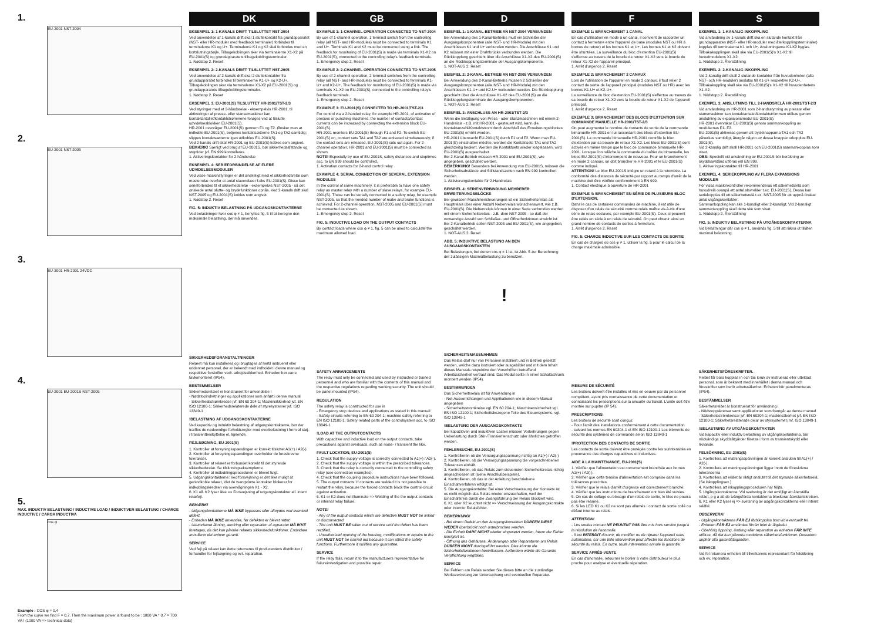1.
EU-2001 NST-2004
2.
EU-2001 NST-2005
3.
EU-2001 HR-2001 24VDC
4.
EU-2001 EU-2001S NST-2005
5.
MAX. INDUKTIV BELASTNING / INDUCTIVE LOAD / INDUKTIVER BELASTUNG / CHARGE INDUCTIVE / CARGA INDUCTIVA
cos φ
Example : COS φ = 0,4
From the curve we find F = 0,7. Then the maximum power is found to be : 1000 VA * 0,7 = 700 VA ! (1000 VA => technical data)
DK
EKSEMPEL 1: 1-KANALS DRIFT TILSLUTTET NST-2004
Ved anvendelse af 1-kanals drift skal 1 sluttekontakt fra grundapparatet (NST- eller HR-moduler med feedback terminaler) forbindes til terminalerne K1 og U+. Terminalerne K1 og K2 skal forbindes med en kortslutningsbøjle. Tilbagekoblingen sker via terminalerne X1-X2 på EU-2001(S) og grundapparatets tilbagekoblingsterminaler.
1. Nødstop 2. Reset
EKSEMPEL 2: 2-KANALS DRIFT TILSLUTTET NST-2005
Ved anvendelse af 2-kanals drift skal 2 sluttekontakter fra grundapparatet forbindes til terminalerne K1-U+ og K2-U+. Tilbagekoblingen sker via terminalerne X1-X2 på EU-2001(S) og grundapparatets tilbagekoblingsterminaler.
1. Nødstop 2. Reset
EKSEMPEL 3: EU-2001(S) TILSLUTTET HR-2001/TST-2/3
Ved styringer med et 2-håndsrelæ - eksempelvis HR-2001, til aktiveringer af presse- eller stansemaskiner kan kontaktantallet/kontaktstrømmene forøges ved at tilslutte udvidelsesblokken EU-2001(S).
HR-2001 overvåger EU-2001(S) gennem F1 og F2. Ønsker man at indkoble EU-2001(S), betjenes kontaktsætterne TA1 og TA2 samtidig; slippes kontaktsætterne igen udkobles EU-2001(S).
Ved 2-kanals drift skal HR-2001 og EU-2001(S) kobles som angivet.
BEMÆRK! Særligt ved brug af EU-2001S, bør sikkerhedsafstande og stoptider jvf. EN 999 kontrolleres.
1. Aktiveringskontakter for 2-håndsrelæ
EKSEMPEL 4: SERIEFORBINDELSE AF FLERE UDVIDELSESMODULER
Ved visse maskinstyringer er det ønskeligt med et sikkerhedsrelæ som masterrelæ overfor et antal slaverelæer f.eks EU-2001(S). Disse kan serieforbindes til et sikkerhedsrelæ - eksempelvis NST-2005 - så det ønskede antal slutte- og brydefunktioner opnås. Ved 2-kanals drift skal NST-2005 og EU-2001(S) kobles som angivet.
1. Nødstop 2. Reset
FIG. 5: INDUKTIV BELASTNING PÅ UDGANGSKONTAKTERNE
Ved belastninger hvor cos φ ≠ 1, benyttes fig. 5 til at beregne den maksimale belastning, der må anvendes.
SIKKERHEDSFORANSTALTNINGER
Relæet må kun installeres og ibrugtages af hertil instrueret eller uddannet personel, der er bekendt med indholdet i denne manual og respektive forskrifter vedr. arbejdssikkerhed. Enheden bør være tavlemonteret (IP54).
BESTEMMELSER
Sikkerhedsrelæet er konstrueret for anvendelse i
- Nødstopindretninger og applikationer som anført i denne manual
- Sikkerhedsstrømkredse jvf. EN 60 204-1; Maskinsikkerhed jvf. EN ISO 12100-1; Sikkerhedsrelaterede dele af styresystemer jvf. ISO 13849-1
!BELASTNING AF UDGANGSKONTAKTERNE
Ved kapacitiv og induktiv belastning af udgangskontakterne, bør der træffes de nødvendige forholdsregler mod overbelastning i form af støj- / transientbeskyttelse el. lignende.
FEJLSØGNING, EU-2001(S)
1. Kontroller at forsyningsspændingen er korrekt tilsluttet A1(+) / A2(-).
2. Kontroller at forsyningsspændingen overholder de foreskrevne tolerancer.
3. Kontroller at relæet er forbundet korrekt til det styrende sikkerhedsrelæ. Se tilslutningseksemplerne.
4. Kontroller at indkoblingsproceduren er blevet fulgt.
5. Udgangskontakterne: Ved forsvejsning er det ikke muligt at genindkoble relæet, idet de tvangsførte kontakter blokerer for indkoblingskredsen via overvågningen X1 - X2.
6. K1 ell. K2 lyser ikke => Forsvejsning af udgangskontakter ell. intern relæfejl.
BEMÆRK!
- Udgangskontakterne MÅ IKKE bypasses eller afbrydes ved eventuel defekt.
- Enheden MÅ IKKE anvendes, før defekten er blevet rettet.
- Uautoriseret åbning, ændring eller reparation af apparatet MÅ IKKE foretages, da det kan påvirke relæets sikkerhedsfunktioner. Endvidere annullerer det enhver garanti.
SERVICE
Ved fejl på relæet kan dette returneres til producentens distributør / forhandler for fejlsøgning og evt. reparation.
GB
EXAMPLE 1: 1-CHANNEL OPERATION CONNECTED TO NST-2004
By use of 1-channel operation, 1 terminal switch from the controlling relay (all NST- and HR-modules) must be connected to terminals K1 and U+. Terminals K1 and K2 must be connected using a link. The feedback for monitoring of EU-2001(S) is made via terminals X1-X2 on EU-2001(S), connected to the controlling relay's feedback terminals.
1. Emergency stop 2. Reset
EXAMPLE 2: 2-CHANNEL OPERATION CONNECTED TO NST-2005
By use of 2-channel operation, 2 terminal switches from the controlling relay (all NST- and HR-modules) must be connected to terminals K1-U+ and K2-U+. The feedback for monitoring of EU-2001(S) is made via terminals X1-X2 on EU-2001(S), connected to the controlling relay's feedback terminals.
1. Emergency stop 2. Reset
EXAMPLE 3: EU-2001(S) CONNECTED TO HR-2001/TST-2/3
For control via a 2-handed relay, for example HR-2001, of activation of presses or punching machines, the number of contacts/contact currents can be increased by connecting the extension block EU-2001(S).
HR-2001 monitors EU-2001(S) through F1 and F2. To switch EU-2001(S) on, contact sets TA1 and TA2 are activated simultaneously; if the contact sets are released, EU-2001(S) cuts out again. For 2-channel operation, HR-2001 and EU-2001(S) must be connected as shown.
NOTE! Especially by use of EU-2001S, safety distances and stoptimes acc. to EN 999 should be controlled.
1. Activation contacts for 2-hand control relay
EXAMPLE 4: SERIAL CONNECTION OF SEVERAL EXTENSION MODULES
In the control of some machinery, it is preferable to have one safety relay as master relay with a number of slave relays, for example EU-2001(S). These can be serially connected to a safety relay, for example NST-2005, so that the needed number of make and brake functions is achieved. For 2-channel operation, NST-2005 and EU-2001(S) must be connected as shown.
1. Emergency stop 2. Reset
FIG. 5: INDUCTIVE LOAD ON THE OUTPUT CONTACTS
By contact loads where cos φ ≠ 1, fig. 5 can be used to calculate the maximum allowed load.
SAFETY ARRANGEMENTS
The relay must only be connected and used by instructed or trained personnel and who are familiar with the contents of this manual and the respective regulations regarding working security. The unit should be panel mounted (IP54).
REGULATION
The safety relay is constructed for use in
- Emergency stop devices and applications as stated in this manual
- Safety circuits referring to EN 60 204-1; machine safety referring to EN ISO 12100-1; Safety related parts of the controlsystem acc. to ISO 13849-1
!LOAD AT THE OUTPUTCONTACTS
With capacitive and inductive load on the output contacts, take precautions against overloads, such as noise- / transient the like.
FAULT LOCATION, EU-2001(S)
1. Check that the supply voltage is correctly connected to A1(+) / A2(-).
2. Check that the supply voltage is within the prescribed tolerances.
3. Check that the relay is correctly connected to the controlling safety relay (see connection examples).
4. Check that the coupling procedure instructions have been followed.
5. The output contacts: If contacts are welded it is not possible to restart the relay, because the forced contacts block the control-circuit against activation.
6. K1 or K2 does not illuminate => Welding of the the output contacts or internal relay failure.
NOTE!
- Any of the output-contacts which are defective MUST NOT be linked or disconnected.
- The unit MUST BE taken out of service until the defect has been rectified.
- Unauthorized opening of the housing, modifications or repairs to the unit MUST NOT be carried out because it can affect the safety functions. Furthermore it nullifies any guarantee.
SERVICE
If the relay fails, return it to the manufacturers representative for failureinvestigation and possible repair.
D
BEISPIEL 1: 1-KANAL-BETRIEB AN NST-2004 VERBUNDEN
Bei Anwendung des 1-Kanal-Betriebs muß ein Schließer der Ausgangskomponenten (alle NST- und HR-Module) mit den Anschlüssen K1 und U+ verbunden werden. Die Anschlüsse K1 und K2 müssen mit einer Drahtbrücke verbunden werden. Die Rückkopplung geschieht über die Anschlüsse X1-X2 des EU-2001(S) an die Rückkopplungsterminale der Ausgangskomponente.
1. NOT-AUS 2. Reset
BEISPIEL 2: 2-KANAL-BETRIEB AN NST-2005 VERBUNDEN
Bei Anwendung des 2-Kanal-Betriebs müssen 2 Schließer der Ausgangskomponenten (alle NST- und HR-Module) mit den Anschlüssen K1-U+ und K2-U+ verbunden werden. Die Rückkopplung geschieht über die Anschlüsse X1-X2 des EU-2001(S) an die Rückkopplungsterminale der Ausgangskomponenten.
1. NOT-AUS 2. Reset
BEISPIEL 3: ANSCHLUSS AN HR-2001/TST-2/3
Wenn die Betätigung von Press - oder Stanzmaschinen mit einem 2-Handrelais - z.B. mit HR-2001 - gesteuert wird, kann die Kontaktanzahl/Kontaktstrom durch Anschluß des Erweiterungsblockes EU-2001(S) erhöht werden.
HR-2001 überwacht EU-2001(S) durch F1 und F2. Wenn man EU-2001(S) einschalten möchte, werden die Kontaktsets TA1 und TA2 gleichzeitig bedient. Werden die Kontaktsets wieder losgelassen, wird EU-2001(S) ausgeschaltet.
Bei 2-Kanal-Betrieb müssen HR-2001 und EU-2001(S), wie angegeben, geschaltet werden.
BEMERKUNG! Besonders bei Anwendung von EU-2001S, müssen die Sicherheitsabstände und Stillstandszeiten nach EN 999 kontrolliert werden.
1. Aktivierungskontakte für 2-Handrelais
BEISPIEL 4: SERIENVERBINDUNG MEHRERER ERWEITERUNGSBLÖCKE
Bei gewissen Maschinensteuerungen ist ein Sicherheitsrelais als Hauptrelais über einer Anzahl Nebenrelais wünschenswert, wie z.B. EU-2001(S). Die Nebenrelais können in einer Serie verbunden werden mit einem Sicherheitsrelais - z.B. dem NST-2005 - so daß der notwendige Anzahl von Schließer- und Öffnerfunktionen erreicht ist. Bei 2-Kanalbetrieb sollen NST-2005 und EU-2001(S), wie angegeben, geschaltet werden.
1. NOT-AUS 2. Reset
ABB. 5: INDUKTIVE BELASTUNG AN DEN AUSGANGSKONTAKTEN
Bei Belastungen, bei denen cos φ ≠ 1 ist, ist Abb. 5 zur Berechnung der zulässigen Maximalbelastung zu benutzen.
!
SICHERHEITSMASSNAHMEN
Das Relais darf nur von Personen installiert und in Betrieb gesetzt werden, welche dazu instruiert oder ausgebildet und mit dem Inhalt dieses Manuals respektive den Vorschriften betreffend Arbeitssicherheit vertraut sind. Das Modul sollte in einen Schaltschrank montiert werden (IP54).
BESTIMMUNGEN
Das Sicherheitsrelais ist für Anwendung in
- Not-Ausvorrichtungen und Applikationen wie in diesem Manual angegeben
- Sicherheitsstromkreise vgl. EN 60 204-1; Maschinensicherheit vgl. EN ISO 12100-1; Sicherheitsbezogene Teile des Steuersystems, vgl. ISO 13849-1
!BELASTUNG DER AUSGANGSKONTAKTE
Bei kapazitiven und induktiven Lasten müssen Vorkehrungen gegen Ueberlastung durch Stör-/Transientenschutz oder ähnliches getroffen werden.
FEHLERSUCHE, EU-2001(S)
1. Kontrollieren ob die Versorgungsspannung richtig an A1(+) / A2(-)
2. Kontrollieren, ob die Versorgungsspannung die vorgeschriebenen Toleranzen einhält.
3. Kontrollieren, ob das Relais zum steuernden Sicherheitsrelais richtig angeschlossen ist (siehe Anschlußbeispiele).
4. Kontrollieren, ob das in der Anleitung beschriebene Einschaltverfahren erfolgt ist.
5. Die Ausgangskontakte: Bei einer Verschweissung der Kontakte ist es nicht möglich das Relais wieder einzuschalten, weil der Einschaltkreis durch die Zwangsführung der Relais blockiert wird.
6. K1 oder K2 leuchtet nicht => Verschweissung der Ausgangskontakte oder interner Relaisfehler.
BEMERKUNG!
- Bei einem Defekt an den Ausgangskontakten DÜRFEN DIESE WEDER überbrückt noch unterbrochen werden.
- Die Einheit DARF NICHT wieder eingesetzt werden, bevor der Fehler korrigiert ist.
- Öffnung des Gehäuses, Änderungen oder Reparaturen am Relais DÜRFEN NICHT durchgeführt werden. Dies könnte die Sicherheitsfunktionen beeinflussen. Außerdem würde die Garantie Verpflichtung wegfallen.
SERVICE
Bei Fehlern am Relais senden Sie dieses bitte an die zuständige Werksvertretung zur Untersuchung und eventuellen Reparatur.
F
EXEMPLE 1: BRANCHEMENT 1 CANAL
En cas d'utilisation en mode à un canal, il convient de raccorder un contact à fermeture entre l'appareil de base (modules NST ou HR à bornes de retour) et les bornes K1 et U+. Les bornes K1 et K2 doivent être shuntées. La surveillance du bloc d'extention EU-2001(S) s'effectue au travers de la boucle de retour X1-X2 vers la boucle de retour X1-X2 de l'appareil principal.
1. Arrêt d'urgence 2. Reset
EXEMPLE 2: BRANCHEMENT 2 CANAUX
Lors de l'utilisation de l'appareil en mode 2 canaux, il faut relier 2 contact de sortie de l'appareil principal (modules NST ou HR) avec les bornes K1-U+ et K2-U+.
La surveillance du bloc d'extention EU-2001(S) s'effectue au travers de sa boucle de retour X1-X2 vers la boucle de retour X1-X2 de l'appareil principal.
1. Arrêt d'urgence 2. Reset
EXEMPLE 3: BRANCHEMENT DES BLOCS D'EXTENTION SUR COMMANDE MANUELLE HR-2001/TST-2/3
On peut augmenter le nombre de contacts de sortie de la commande bimanuelle HR-2001 en lui raccordant des blocs d'extention EU-2001(S). La commande bimanuelle HR-2001 contrôle le bloc d'extention par sa boucle de retour X1-X2. Les blocs EU-2001(S) sont activés en même temps que le bloc de commande bimanuelle HR-2001. Lorsque l'on relâche la commande du boîtier de bimanuelle, les blocs EU-2001(S) s'interrompent de nouveau. Pour un branchement en mode 2 canaux, on doit brancher le HR-2001 et le EU-2001(S) comme indiqué.
ATTENTION! Le bloc EU-2001S intègre un retard à la retombée. La conformité des distances de sécurité par rapport au temps d'arrêt de la machine doit être vérifiée conformément à EN 999.
1. Contact électrique à ouverture de HR-2001
EXEMPLE 4: BRANCHEMENT EN SÉRIE DE PLUSIEURS BLOC D'EXTENSION.
Dans le cas de certaines commandes de machine, il est utile de disposer d'un relais de sécurité comme relais maître vis-à-vis d'une série de relais esclaves, par exemple EU-2001(S). Ceux-ci peuvent être reliés en série à un relais de sécurité. On peut obtenir ainsi un grand nombre de contacts de sorties à fermeture.
1. Arrêt d'urgence 2. Reset
FIG. 5: CHARGE INDUCTIVE SUR LES CONTACTS DE SORTIE
En cas de charges où cos φ ≠ 1, utiliser la fig. 5 pour le calcul de la charge maximale admissible.
MESURE DE SÉCURITÉ
Les boitiers doivent être installés et mis en oeuvre par du personnel compétent, ayant pris connaissance de cette documentation et connaissant les prescriptions sur la sécurité du travail. L'unité doit être montée sur pupitre (IP 54).
PRESCRIPTIONS
Les boitiers de sécurité sont conçus:
- Pour l'arrêt des installations conformément à cette documentation
- suivant les normes EN 60204-1 et EN ISO 12100-1 Les éléments de sécurité des systèmes de commande selon ISO 13849-1
!PROTECTION DES CONTACTS DE SORTIE
Les contacts de sortie doivent être protégés contre les surintensités en provenance des charges capacitives et inductives.
AIDE À LA MAINTENANCE, EU-2001(S)
1. Vérifier que l'alimentation est correctement branchée aux bornes A1(+) / A2(-).
2. Vérifier que cette tension d'alimentation est comprise dans les tolérances prescrites.
3. Vérifier que le relais d'arrêt d'urgence est correctement branché.
4. Vérifier que les instructions de branchement ont bien été suivies.
5. On cas de collage ou blocage d'un relais de sortie, le bloc ne pourra pas être réarmé.
6. Si les LED K1 ou K2 ne sont pas allumés : contact de sortie collé ou défaut interne au relais.
ATTENTION!
- Les sorties contact NE PEUVENT PAS être mis hors service jusqu'à la résolution de l'anomalie.
- Il est INTERDIT d'ouvrir, de modifier ou de réparer l'appareil sans autorisation, car une telle intervention peut affecter les fonctions de sécurité du relais. En outre, toute intervention annule la garantie.
SERVICE APRÈS-VENTE
En cas d'anomalie, retourner le boitier à votre distributeur le plus proche pour analyse et éventuelle réparation.
S
EXEMPEL 1: 1-KANALIG INKOPPLING
Vid användning av 1-kanals drift ska en slutande kontakt från grundapparaten (NST- eller HR-moduler med återkopplingsterminaler) kopplas till terminalerna K1 och U+. Anslutningarna K1-K2 byglas.
Tillbakakopplingen skall ske via EU-2001(S)'s X1-X2 till huvudmodulens X1-X2.
1. Nödstopp 2. Återställning
EXEMPEL 2: 2-KANALIG INKOPPLING
Vid 2-kanalig drift skall 2 slutande kontakter från huvudenheten (alla NST- och HR-moduler) anslutas till K1-U+ respektive K2-U+.
Tillbakakoppling skall ske via EU-2001(S)'s X1-X2 till huvudenhetens X1-X2.
1. Nödstopp 2. Återställning
EXEMPEL 3: ANSLUTNING TILL 2-HANDSRELÄ HR-2001/TST-2/3
Vid användning av HR-2001 som 2-handsstyrning av pressar eller stansmaskiner kan kontaktantalet/kontaktströmmen utökas genom anslutning av expansionsmodul EU-2001(S).
HR-2001 övervakar EU-2001(S) genom sammankoppling av modulernas F1- F2.
EU-2001(S) aktiveras genom att tryckknapparna TA1 och TA2 påverkas samtidigt, återgår någon av dessa knappar urkopplas EU-2001(S).
Vid 2-kanalig drift skall HR-2001 och EU-2001(S) sammankopplas som visat.
OBS: Speciellt vid användning av EU-2001S bör beräkning av skyddsavstånd utföras enl EN 999.
1. Aktiveringskontakter till HR-2001
EXEMPEL 4: SERIEKOPPLING AV FLERA EXPANSIONS MODULER
För vissa maskinkontroller rekommenderas ett säkerhetsrelä som huvudrelä ovanpå ett antal slavreläer t.ex. EU-2001(S). Dessa kan seriekopplas till ett säkerhetsrelä t.ex. NST-2005 för att uppnå önskat antal utgångskontakter.
Sammankoppling kan ske 1-kanaligt eller 2-kanaligt. Vid 2-kanaligt sammankoppling skall detta ske som visat.
1. Nödstopp 2. Återställning
FIG. 5: INDUKTIV BELASTNING PÅ UTGÅNGSKONTAKTERNA
Vid belastningar där cos φ ≠ 1, används fig. 5 till att räkna ut tillåten maximal belastning.
SÄKERHETSFÖRESKRIFTER.
Reläet får bara kopplas in och tas ibruk av instruerad eller utbildad personal, som är bekannt med innehållet i denna manual och föreskrifter som berör arbetssäkerhet. Enheten bör panelmonteras (IP54).
BESTÄMMELSER
Säkerhetsreläet är konstruerat för användning i
- Nödstoppskretsar samt applikationer som framgår av denna manual
- Säkerhetsströmkretsar jvf. EN 60204-1; maskinsäkerhet jvf. EN ISO 12100-1; Säkerhetsrelaterade delar av styrsystemet jmf. ISO 13849-1
!BELASTNING AV UTGÅNGSKONTAKTER
Vid kapacitiv eller induktiv belastning av utgångskontakterna, bör nödvändiga skyddsåtgärder företas i form av transientskydd eller liknande.
FELSÖKNING, EU-2001(S)
1. Kontrollera att matningsspänningen är korrekt ansluten till A1(+) / A2(-).
2. Kontrollera att matningsspänningen ligger inom de föreskrivna toleranserna
3. Kontrollera att reläet är riktigt anslutet till det styrande säkerhetsrelä. (Se inkopplingsex.)
4. Kontrollera att inkopplingsproceduren har följts.
5. Utgångskontakterna: Vid svetsning är det omöjligt att återställa reläet, p g a att de tvångsförda kontakterna blockerar återstartskretsen.
6. K1 eller K2 lyser ej => svetsning av udgångskontakterna eller internt reläfel.
OBSERVERA!
- Utgångskontakterna FÅR EJ förbikopplas bort vid eventuellt fel.
- Enheten FÅR EJ användas förrän felet är åtgärdat.
- Obehörig öppning, ändring eller reparation av enheten FÅR INTE utföras, då det kan påverka modulens säkerhetsfunktioner. Dessutom upphör alla garantiåtaganden.
SERVICE
Vid fel returnera enheten till tillverkarens representant för felsökning och ev. reparation.